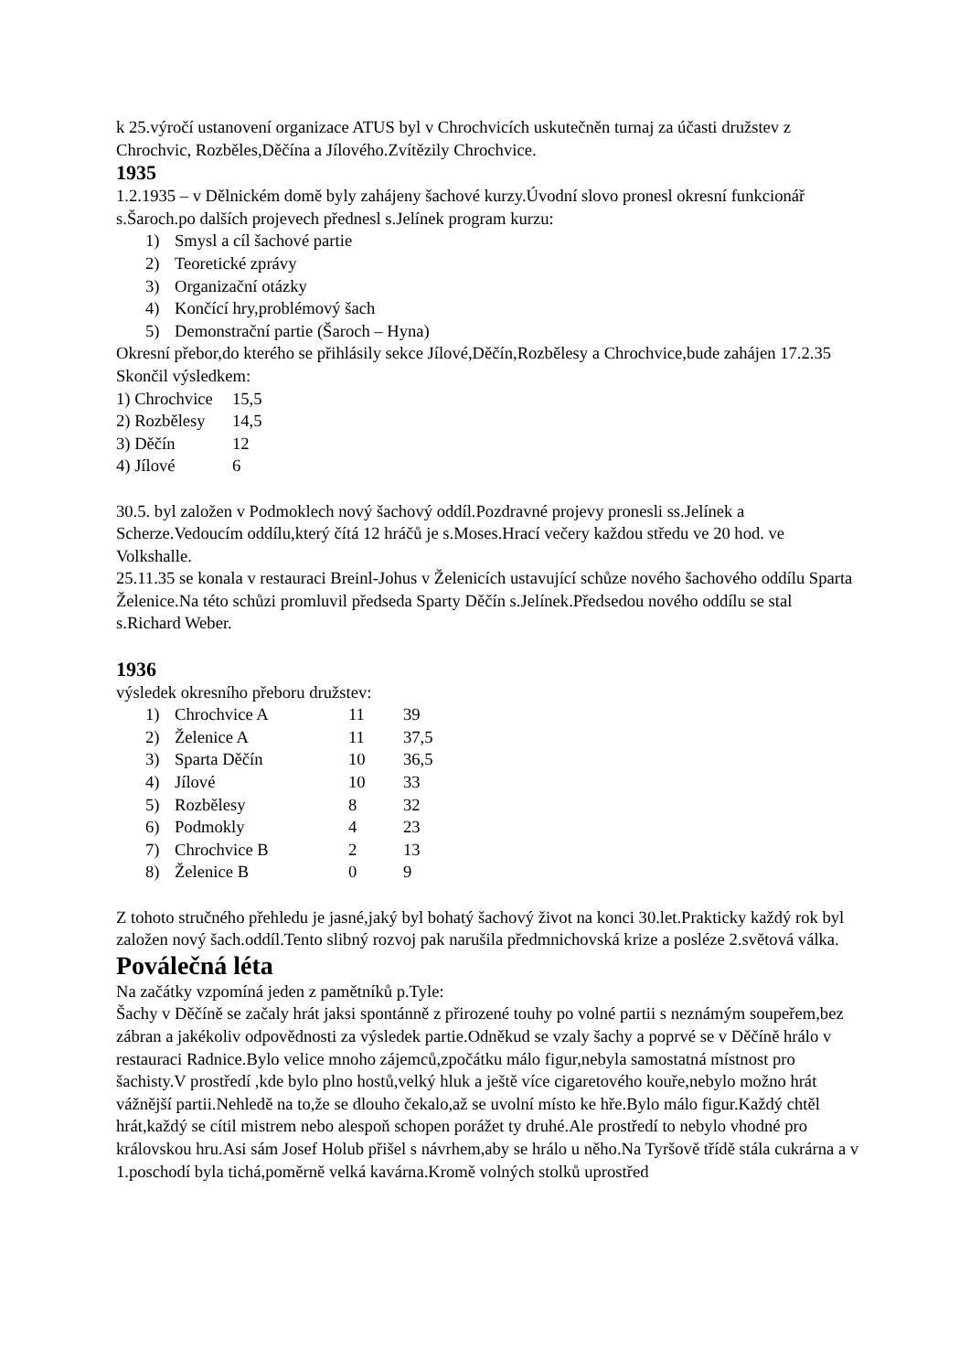k 25.výročí ustanovení organizace ATUS byl v Chrochvicích uskutečněn turnaj za účasti družstev z Chrochvic, Rozběles,Děčína a Jílového.Zvítězily Chrochvice.
1935
1.2.1935 – v Dělnickém domě byly zahájeny šachové kurzy.Úvodní slovo pronesl okresní funkcionář s.Šaroch.po dalších projevech přednesl s.Jelínek program kurzu:
| 1) | Smysl a cíl šachové partie |
| 2) | Teoretické zprávy |
| 3) | Organizační otázky |
| 4) | Končící hry,problémový šach |
| 5) | Demonstrační partie (Šaroch – Hyna) |
Okresní přebor,do kterého se přihlásily sekce Jílové,Děčín,Rozbělesy a Chrochvice,bude zahájen 17.2.35
Skončil výsledkem:
| 1) Chrochvice | 15,5 |
| 2) Rozbělesy | 14,5 |
| 3) Děčín | 12 |
| 4) Jílové | 6 |
30.5. byl založen v Podmoklech nový šachový oddíl.Pozdravné projevy pronesli ss.Jelínek a Scherze.Vedoucím oddílu,který čítá 12 hráčů je s.Moses.Hrací večery každou středu ve 20 hod. ve Volkshalle.
25.11.35 se konala v restauraci Breinl-Johus v Želenicích ustavující schůze nového šachového oddílu Sparta Želenice.Na této schůzi promluvil předseda Sparty Děčín s.Jelínek.Předsedou nového oddílu se stal s.Richard Weber.
1936
výsledek okresního přeboru družstev:
| 1) | Chrochvice A | 11 | 39 |
| 2) | Želenice A | 11 | 37,5 |
| 3) | Sparta Děčín | 10 | 36,5 |
| 4) | Jílové | 10 | 33 |
| 5) | Rozbělesy | 8 | 32 |
| 6) | Podmokly | 4 | 23 |
| 7) | Chrochvice B | 2 | 13 |
| 8) | Želenice B | 0 | 9 |
Z tohoto stručného přehledu je jasné,jaký byl bohatý šachový život na konci 30.let.Prakticky každý rok byl založen nový šach.oddíl.Tento slibný rozvoj pak narušila předmnichovská krize a posléze 2.světová válka.
Poválečná léta
Na začátky vzpomíná jeden z pamětníků p.Tyle:
Šachy v Děčíně se začaly hrát jaksi spontánně z přirozené touhy po volné partii s neznámým soupeřem,bez zábran a jakékoliv odpovědnosti za výsledek partie.Odněkud se vzaly šachy a poprvé se v Děčíně hrálo v restauraci Radnice.Bylo velice mnoho zájemců,zpočátku málo figur,nebyla samostatná místnost pro šachisty.V prostředí ,kde bylo plno hostů,velký hluk a ještě více cigaretového kouře,nebylo možno hrát vážnější partii.Nehledě na to,že se dlouho čekalo,až se uvolní místo ke hře.Bylo málo figur.Každý chtěl hrát,každý se cítil mistrem nebo alespoň schopen porážet ty druhé.Ale prostředí to nebylo vhodné pro královskou hru.Asi sám Josef Holub přišel s návrhem,aby se hrálo u něho.Na Tyršově třídě stála cukrárna a v 1.poschodí byla tichá,poměrně velká kavárna.Kromě volných stolků uprostřed